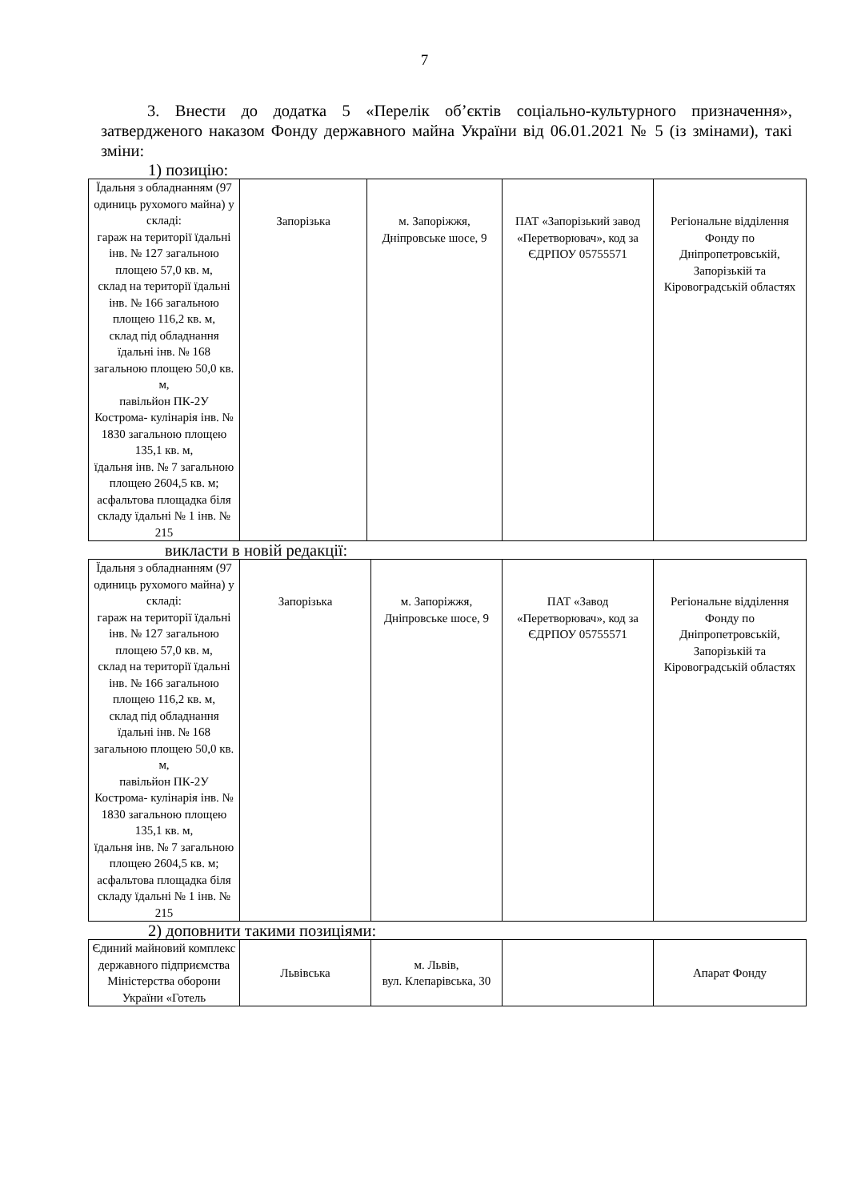7
3. Внести до додатка 5 «Перелік об’єктів соціально-культурного призначення», затвердженого наказом Фонду державного майна України від 06.01.2021 № 5 (із змінами), такі зміни:
1) позицію:
| Їдальня з обладнанням (97 одиниць рухомого майна) у складі: гараж на території їдальні інв. № 127 загальною площею 57,0 кв. м, склад на території їдальні інв. № 166 загальною площею 116,2 кв. м, склад під обладнання їдальні інв. № 168 загальною площею 50,0 кв. м, павільйон ПК-2У Кострома- кулінарія інв. № 1830 загальною площею 135,1 кв. м, їдальня інв. № 7 загальною площею 2604,5 кв. м; асфальтова площадка біля складу їдальні № 1 інв. № 215 | Запорізька | м. Запоріжжя, Дніпровське шосе, 9 | ПАТ «Запорізький завод «Перетворювач», код за ЄДРПОУ 05755571 | Регіональне відділення Фонду по Дніпропетровській, Запорізькій та Кіровоградській областях |
викласти в новій редакції:
| Їдальня з обладнанням (97 одиниць рухомого майна) у складі: гараж на території їдальні інв. № 127 загальною площею 57,0 кв. м, склад на території їдальні інв. № 166 загальною площею 116,2 кв. м, склад під обладнання їдальні інв. № 168 загальною площею 50,0 кв. м, павільйон ПК-2У Кострома- кулінарія інв. № 1830 загальною площею 135,1 кв. м, їдальня інв. № 7 загальною площею 2604,5 кв. м; асфальтова площадка біля складу їдальні № 1 інв. № 215 | Запорізька | м. Запоріжжя, Дніпровське шосе, 9 | ПАТ «Завод «Перетворювач», код за ЄДРПОУ 05755571 | Регіональне відділення Фонду по Дніпропетровській, Запорізькій та Кіровоградській областях |
2) доповнити такими позиціями:
| Єдиний майновий комплекс державного підприємства Міністерства оборони України «Готель | Львівська | м. Львів, вул. Клепарівська, 30 | | Апарат Фонду |